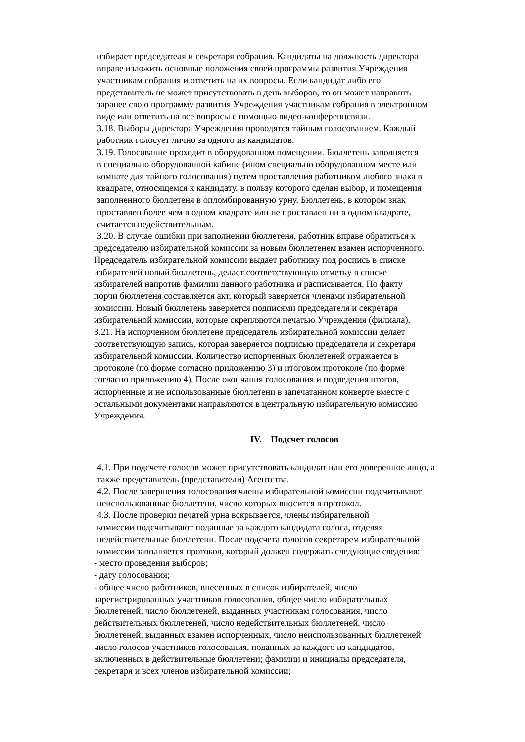избирает председателя и секретаря собрания. Кандидаты на должность директора
вправе изложить основные положения своей программы развития Учреждения
участникам собрания и ответить на их вопросы. Если кандидат либо его
представитель не может присутствовать в день выборов, то он может направить
заранее свою программу развития Учреждения участникам собрания в электронном
виде или ответить на все вопросы с помощью видео-конференцсвязи.
3.18. Выборы директора Учреждения проводятся тайным голосованием. Каждый
работник голосует лично за одного из кандидатов.
3.19. Голосование проходит в оборудованном помещении. Бюллетень заполняется
в специально оборудованной кабине (ином специально оборудованном месте или
комнате для тайного голосования) путем проставления работником любого знака в
квадрате, относящемся к кандидату, в пользу которого сделан выбор, и помещения
заполненного бюллетеня в опломбированную урну. Бюллетень, в котором знак
проставлен более чем в одном квадрате или не проставлен ни в одном квадрате,
считается недействительным.
3.20. В случае ошибки при заполнении бюллетеня, работник вправе обратиться к
председателю избирательной комиссии за новым бюллетенем взамен испорченного.
Председатель избирательной комиссии выдает работнику под роспись в списке
избирателей новый бюллетень, делает соответствующую отметку в списке
избирателей напротив фамилии данного работника и расписывается. По факту
порчи бюллетеня составляется акт, который заверяется членами избирательной
комиссии. Новый бюллетень заверяется подписями председателя и секретаря
избирательной комиссии, которые скрепляются печатью Учреждения (филиала).
3.21. На испорченном бюллетене председатель избирательной комиссии делает
соответствующую запись, которая заверяется подписью председателя и секретаря
избирательной комиссии. Количество испорченных бюллетеней отражается в
протоколе (по форме согласно приложению 3) и итоговом протоколе (по форме
согласно приложению 4). После окончания голосования и подведения итогов,
испорченные и не использованные бюллетени в запечатанном конверте вместе с
остальными документами направляются в центральную избирательную комиссию
Учреждения.
IV. Подсчет голосов
4.1. При подсчете голосов может присутствовать кандидат или его доверенное лицо, а
также представитель (представители) Агентства.
4.2. После завершения голосования члены избирательной комиссии подсчитывают
неиспользованные бюллетени, число которых вносится в протокол.
4.3. После проверки печатей урна вскрывается, члены избирательной
комиссии подсчитывают поданные за каждого кандидата голоса, отделяя
недействительные бюллетени. После подсчета голосов секретарем избирательной
комиссии заполняется протокол, который должен содержать следующие сведения:
- место проведения выборов;
- дату голосования;
- общее число работников, внесенных в список избирателей, число
зарегистрированных участников голосования, общее число избирательных
бюллетеней, число бюллетеней, выданных участникам голосования, число
действительных бюллетеней, число недействительных бюллетеней, число
бюллетеней, выданных взамен испорченных, число неиспользованных бюллетеней
число голосов участников голосования, поданных за каждого из кандидатов,
включенных в действительные бюллетени; фамилии и инициалы председателя,
секретаря и всех членов избирательной комиссии;